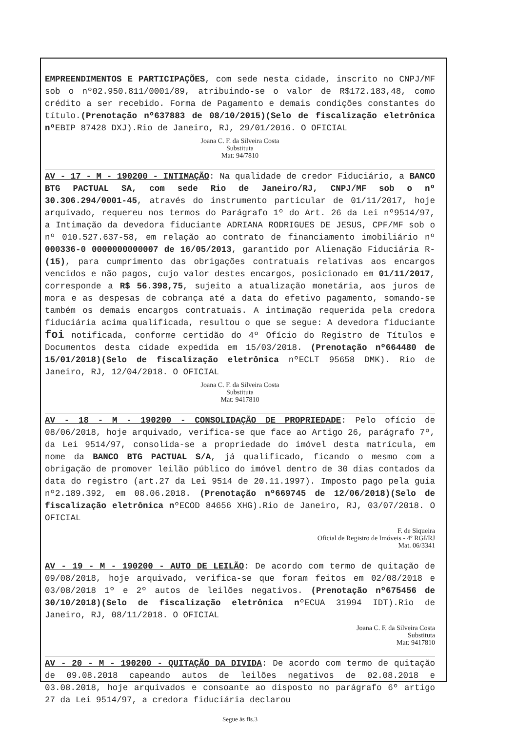EMPREENDIMENTOS E PARTICIPAÇÕES, com sede nesta cidade, inscrito no CNPJ/MF sob o nº02.950.811/0001/89, atribuindo-se o valor de R$172.183,48, como crédito a ser recebido. Forma de Pagamento e demais condições constantes do título.(Prenotação nº637883 de 08/10/2015)(Selo de fiscalização eletrônica nº EBIP 87428 DXJ).Rio de Janeiro, RJ, 29/01/2016. O OFICIAL
Joana C. F. da Silveira Costa
Substituta
Mat: 94/7810
AV - 17 - M - 190200 - INTIMAÇÃO: Na qualidade de credor Fiduciário, a BANCO BTG PACTUAL SA, com sede Rio de Janeiro/RJ, CNPJ/MF sob o nº 30.306.294/0001-45, através do instrumento particular de 01/11/2017, hoje arquivado, requereu nos termos do Parágrafo 1º do Art. 26 da Lei nº9514/97, a Intimação da devedora fiduciante ADRIANA RODRIGUES DE JESUS, CPF/MF sob o nº 010.527.637-58, em relação ao contrato de financiamento imobiliário nº 000336-0 0000000000007 de 16/05/2013, garantido por Alienação Fiduciária R-(15), para cumprimento das obrigações contratuais relativas aos encargos vencidos e não pagos, cujo valor destes encargos, posicionado em 01/11/2017, corresponde a R$ 56.398,75, sujeito a atualização monetária, aos juros de mora e as despesas de cobrança até a data do efetivo pagamento, somando-se também os demais encargos contratuais. A intimação requerida pela credora fiduciária acima qualificada, resultou o que se segue: A devedora fiduciante foi notificada, conforme certidão do 4º Ofício do Registro de Títulos e Documentos desta cidade expedida em 15/03/2018. (Prenotação nº664480 de 15/01/2018)(Selo de fiscalização eletrônica nºECLT 95658 DMK). Rio de Janeiro, RJ, 12/04/2018. O OFICIAL
Joana C. F. da Silveira Costa
Substituta
Mat: 9417810
AV - 18 - M - 190200 - CONSOLIDAÇÃO DE PROPRIEDADE: Pelo ofício de 08/06/2018, hoje arquivado, verifica-se que face ao Artigo 26, parágrafo 7º, da Lei 9514/97, consolida-se a propriedade do imóvel desta matrícula, em nome da BANCO BTG PACTUAL S/A, já qualificado, ficando o mesmo com a obrigação de promover leilão público do imóvel dentro de 30 dias contados da data do registro (art.27 da Lei 9514 de 20.11.1997). Imposto pago pela guia nº2.189.392, em 08.06.2018. (Prenotação nº669745 de 12/06/2018)(Selo de fiscalização eletrônica nºECOD 84656 XHG).Rio de Janeiro, RJ, 03/07/2018. O OFICIAL
F. de Siqueira
Oficial de Registro de Imóveis - 4º RGI/RJ
Mat. 06/3341
AV - 19 - M - 190200 - AUTO DE LEILÃO: De acordo com termo de quitação de 09/08/2018, hoje arquivado, verifica-se que foram feitos em 02/08/2018 e 03/08/2018 1º e 2º autos de leilões negativos. (Prenotação nº675456 de 30/10/2018)(Selo de fiscalização eletrônica nºECUA 31994 IDT).Rio de Janeiro, RJ, 08/11/2018. O OFICIAL
Joana C. F. da Silveira Costa
Substituta
Mat: 9417810
AV - 20 - M - 190200 - QUITAÇÃO DA DIVIDA: De acordo com termo de quitação de 09.08.2018 capeando autos de leilões negativos de 02.08.2018 e 03.08.2018, hoje arquivados e consoante ao disposto no parágrafo 6º artigo 27 da Lei 9514/97, a credora fiduciária declarou
Segue às fls.3